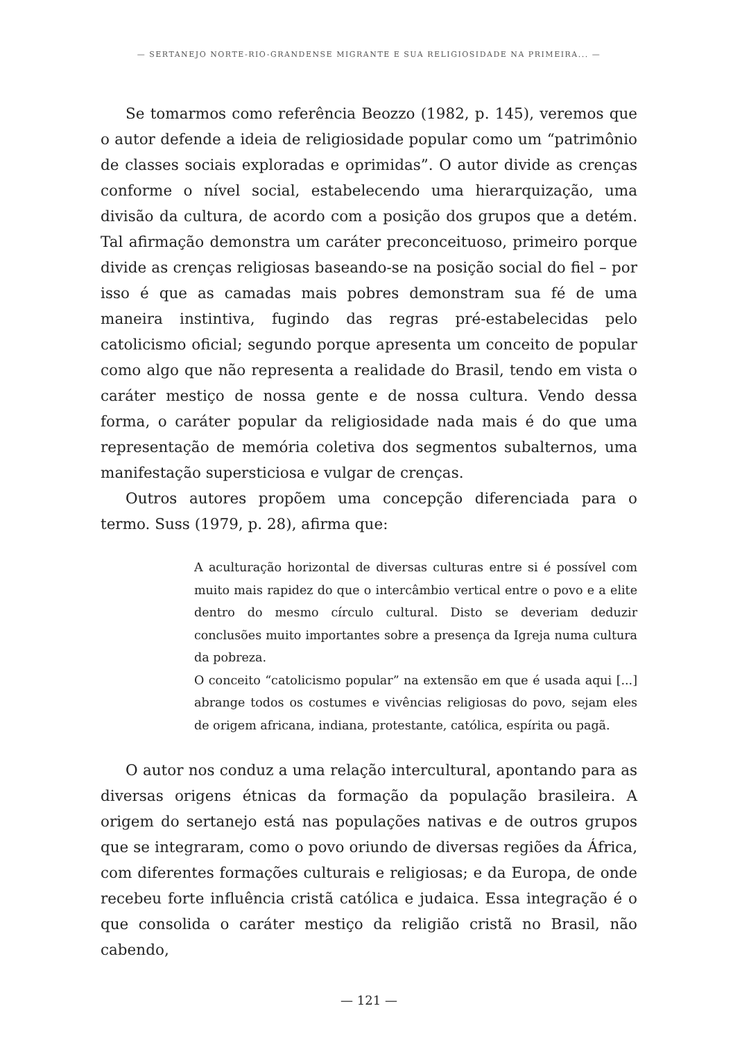— SERTANEJO NORTE-RIO-GRANDENSE MIGRANTE E SUA RELIGIOSIDADE NA PRIMEIRA... —
Se tomarmos como referência Beozzo (1982, p. 145), veremos que o autor defende a ideia de religiosidade popular como um “patrimônio de classes sociais exploradas e oprimidas”. O autor divide as crenças conforme o nível social, estabelecendo uma hierarquização, uma divisão da cultura, de acordo com a posição dos grupos que a detém. Tal afirmação demonstra um caráter preconceituoso, primeiro porque divide as crenças religiosas baseando-se na posição social do fiel – por isso é que as camadas mais pobres demonstram sua fé de uma maneira instintiva, fugindo das regras pré-estabelecidas pelo catolicismo oficial; segundo porque apresenta um conceito de popular como algo que não representa a realidade do Brasil, tendo em vista o caráter mestiço de nossa gente e de nossa cultura. Vendo dessa forma, o caráter popular da religiosidade nada mais é do que uma representação de memória coletiva dos segmentos subalternos, uma manifestação supersticiosa e vulgar de crenças.
Outros autores propõem uma concepção diferenciada para o termo. Suss (1979, p. 28), afirma que:
A aculturação horizontal de diversas culturas entre si é possível com muito mais rapidez do que o intercâmbio vertical entre o povo e a elite dentro do mesmo círculo cultural. Disto se deveriam deduzir conclusões muito importantes sobre a presença da Igreja numa cultura da pobreza.
O conceito “catolicismo popular” na extensão em que é usada aqui [...] abrange todos os costumes e vivências religiosas do povo, sejam eles de origem africana, indiana, protestante, católica, espírita ou pagã.
O autor nos conduz a uma relação intercultural, apontando para as diversas origens étnicas da formação da população brasileira. A origem do sertanejo está nas populações nativas e de outros grupos que se integraram, como o povo oriundo de diversas regiões da África, com diferentes formações culturais e religiosas; e da Europa, de onde recebeu forte influência cristã católica e judaica. Essa integração é o que consolida o caráter mestiço da religião cristã no Brasil, não cabendo,
— 121 —